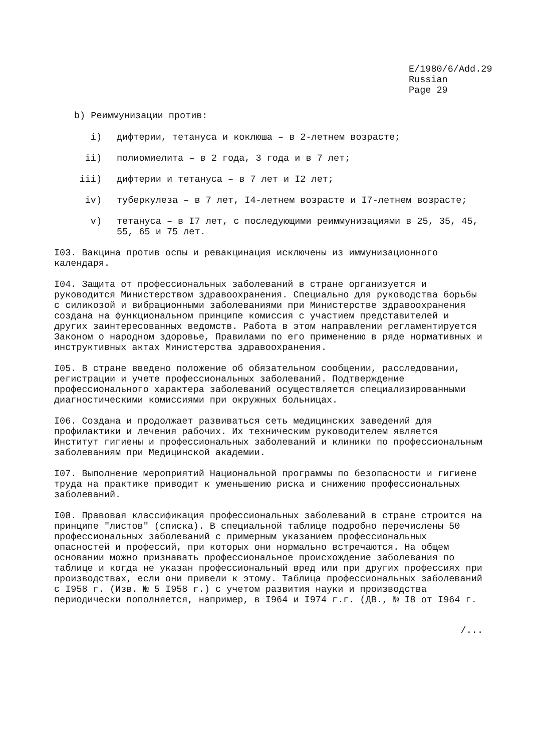E/1980/6/Add.29
Russian
Page 29
b) Реиммунизации против:
i) дифтерии, тетануса и коклюша – в 2-летнем возрасте;
ii) полиомиелита – в 2 года, 3 года и в 7 лет;
iii) дифтерии и тетануса – в 7 лет и I2 лет;
iv) туберкулеза – в 7 лет, I4-летнем возрасте и I7-летнем возрасте;
v) тетануса – в I7 лет, с последующими реиммунизациями в 25, 35, 45, 55, 65 и 75 лет.
I03. Вакцина против оспы и ревакцинация исключены из иммунизационного календаря.
I04. Защита от профессиональных заболеваний в стране организуется и руководится Министерством здравоохранения. Специально для руководства борьбы с силикозой и вибрационными заболеваниями при Министерстве здравоохранения создана на функциональном принципе комиссия с участием представителей и других заинтересованных ведомств. Работа в этом направлении регламентируется Законом о народном здоровье, Правилами по его применению в ряде нормативных и инструктивных актах Министерства здравоохранения.
I05. В стране введено положение об обязательном сообщении, расследовании, регистрации и учете профессиональных заболеваний. Подтверждение профессионального характера заболеваний осуществляется специализированными диагностическими комиссиями при окружных больницах.
I06. Создана и продолжает развиваться сеть медицинских заведений для профилактики и лечения рабочих. Их техническим руководителем является Институт гигиены и профессиональных заболеваний и клиники по профессиональным заболеваниям при Медицинской академии.
I07. Выполнение мероприятий Национальной программы по безопасности и гигиене труда на практике приводит к уменьшению риска и снижению профессиональных заболеваний.
I08. Правовая классификация профессиональных заболеваний в стране строится на принципе "листов" (списка). В специальной таблице подробно перечислены 50 профессиональных заболеваний с примерным указанием профессиональных опасностей и профессий, при которых они нормально встречаются. На общем основании можно признавать профессиональное происхождение заболевания по таблице и когда не указан профессиональный вред или при других профессиях при производствах, если они привели к этому. Таблица профессиональных заболеваний с I958 г. (Изв. № 5 I958 г.) с учетом развития науки и производства периодически пополняется, например, в I964 и I974 г.г. (ДВ., № I8 от I964 г.
/...